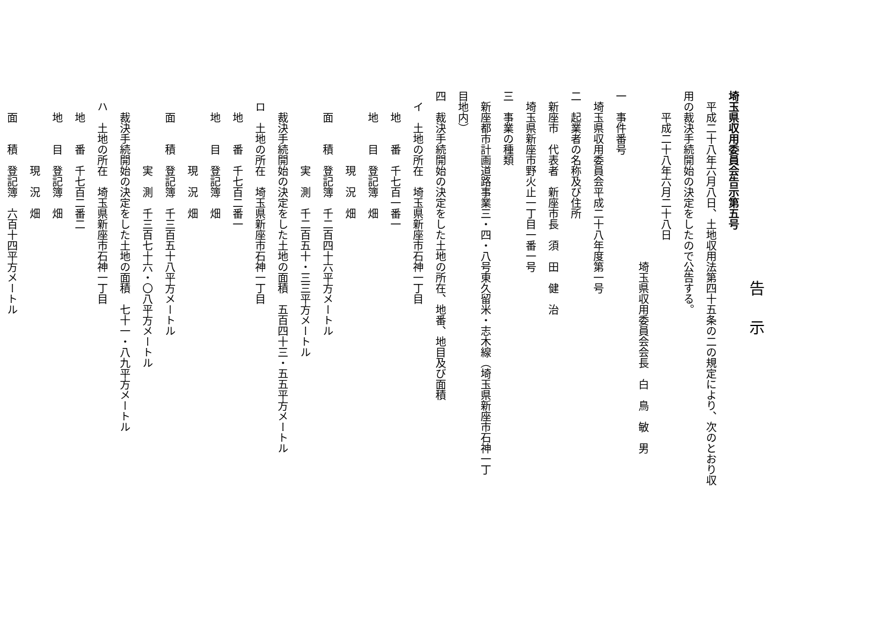告示
埼玉県収用委員会告示第五号
　平成二十八年六月八日、土地収用法第四十五条の二の規定により、次のとおり収
用の裁決手続開始の決定をしたので公告する。
　　平成二十八年六月二十八日
　　　　　　　　　　　　　　　　埼玉県収用委員会会長　白　鳥　敏　男
一　事件番号
　埼玉県収用委員会平成二十八年度第一号
二　起業者の名称及び住所
　新座市　代表者　新座市長　須　田　健　治
　埼玉県新座市野火止一丁目一番一号
三　事業の種類
　新座都市計画道路事業三・四・八号東久留米・志木線（埼玉県新座市石神一丁
目地内）
四　裁決手続開始の決定をした土地の所在、地番、地目及び面積
　イ　土地の所在　埼玉県新座市石神一丁目
　　地　　番　千七百一番一
　　地　　目　登記簿　畑
　　　　　　　現　況　畑
　　面　　積　登記簿　千二百四十六平方メートル
　　　　　　　実　測　千二百五十・三三平方メートル
　　裁決手続開始の決定をした土地の面積　五百四十三・五五平方メートル
　ロ　土地の所在　埼玉県新座市石神一丁目
　　地　　番　千七百二番一
　　地　　目　登記簿　畑
　　　　　　　現　況　畑
　　面　　積　登記簿　千三百五十八平方メートル
　　　　　　　実　測　千三百七十六・〇八平方メートル
　　裁決手続開始の決定をした土地の面積　七十一・八九平方メートル
　ハ　土地の所在　埼玉県新座市石神一丁目
　　地　　番　千七百二番二
　　地　　目　登記簿　畑
　　　　　　　現　況　畑
　　面　　積　登記簿　六百十四平方メートル